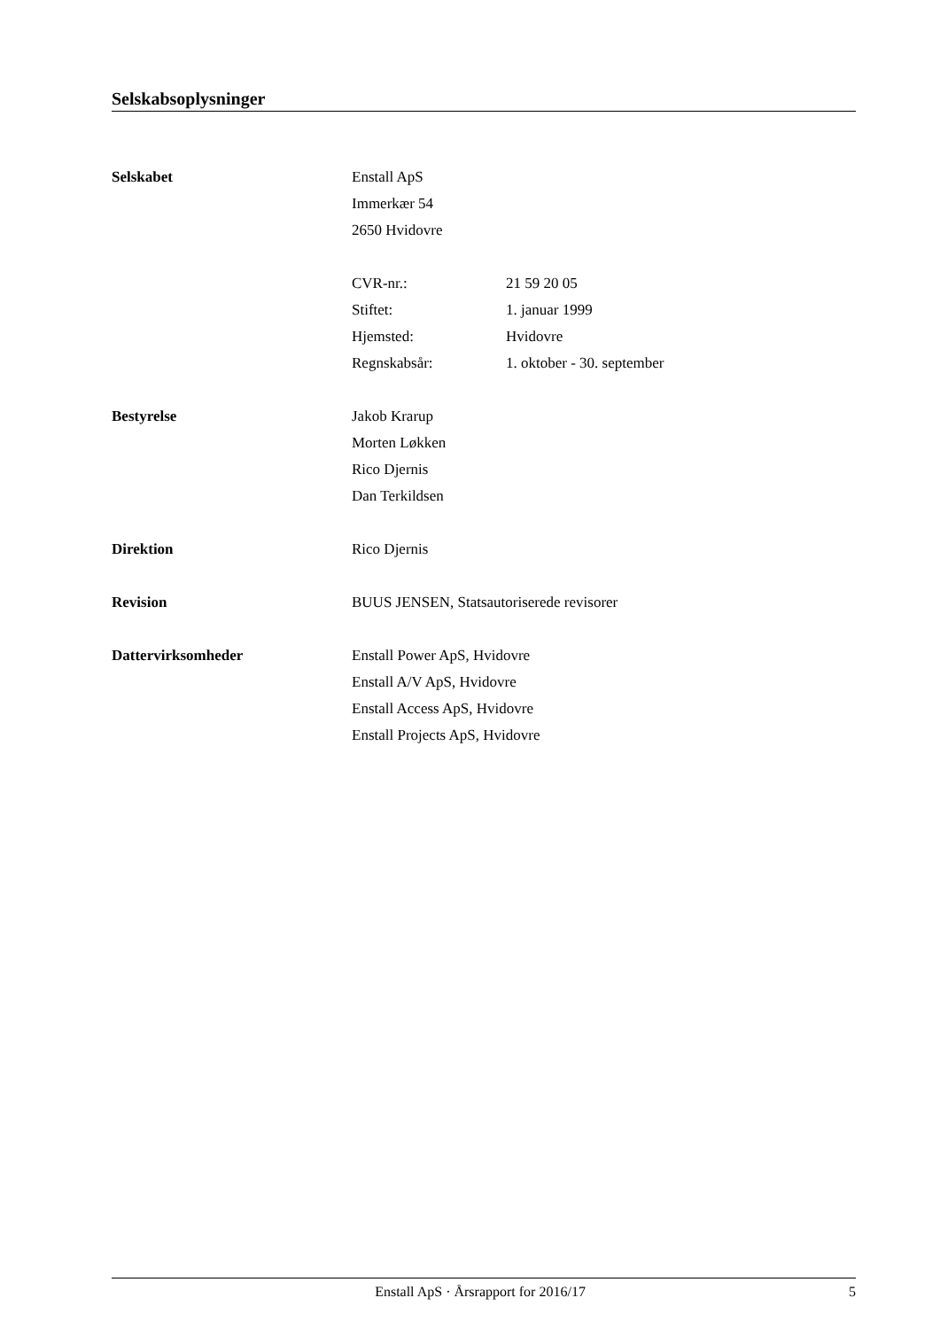Selskabsoplysninger
Selskabet Enstall ApS
Immerkær 54
2650 Hvidovre
CVR-nr.: 21 59 20 05
Stiftet: 1. januar 1999
Hjemsted: Hvidovre
Regnskabsår: 1. oktober - 30. september
Bestyrelse Jakob Krarup
Morten Løkken
Rico Djernis
Dan Terkildsen
Direktion Rico Djernis
Revision BUUS JENSEN, Statsautoriserede revisorer
Dattervirksomheder Enstall Power ApS, Hvidovre
Enstall A/V ApS, Hvidovre
Enstall Access ApS, Hvidovre
Enstall Projects ApS, Hvidovre
Enstall ApS · Årsrapport for 2016/17 5